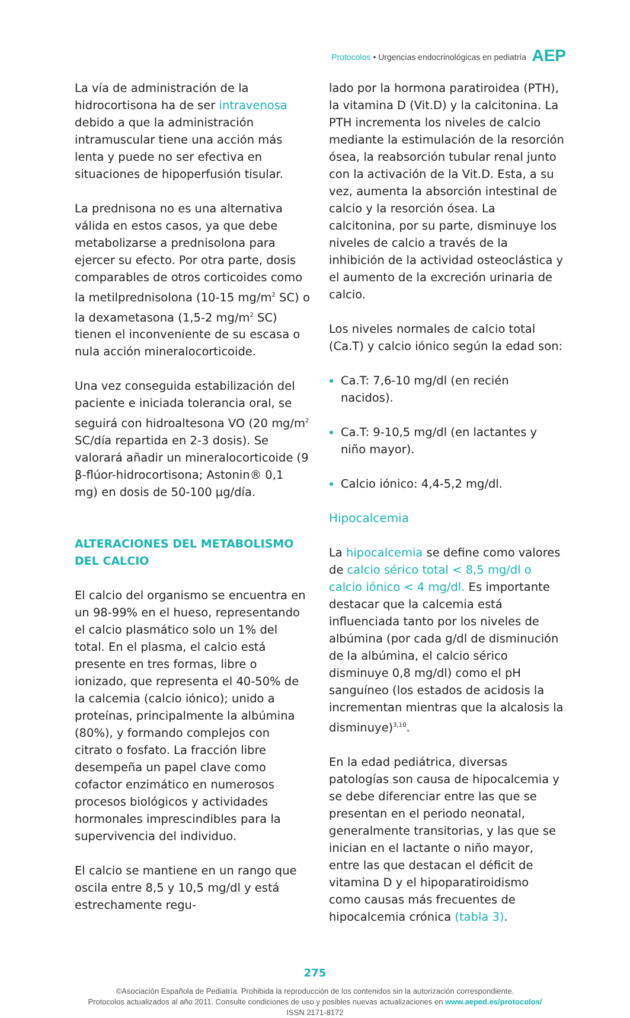Protocolos • Urgencias endocrinológicas en pediatría AEP
La vía de administración de la hidrocortisona ha de ser intravenosa debido a que la administración intramuscular tiene una acción más lenta y puede no ser efectiva en situaciones de hipoperfusión tisular.
La prednisona no es una alternativa válida en estos casos, ya que debe metabolizarse a prednisolona para ejercer su efecto. Por otra parte, dosis comparables de otros corticoides como la metilprednisolona (10-15 mg/m<sup>2</sup> SC) o la dexametasona (1,5-2 mg/m<sup>2</sup> SC) tienen el inconveniente de su escasa o nula acción mineralocorticoide.
Una vez conseguida estabilización del paciente e iniciada tolerancia oral, se seguirá con hidroaltesona VO (20 mg/m<sup>2</sup> SC/día repartida en 2-3 dosis). Se valorará añadir un mineralocorticoide (9 β-flúor-hidrocortisona; Astonin® 0,1 mg) en dosis de 50-100 µg/día.
ALTERACIONES DEL METABOLISMO
DEL CALCIO
El calcio del organismo se encuentra en un 98-99% en el hueso, representando el calcio plasmático solo un 1% del total. En el plasma, el calcio está presente en tres formas, libre o ionizado, que representa el 40-50% de la calcemia (calcio iónico); unido a proteínas, principalmente la albúmina (80%), y formando complejos con citrato o fosfato. La fracción libre desempeña un papel clave como cofactor enzimático en numerosos procesos biológicos y actividades hormonales imprescindibles para la supervivencia del individuo.
El calcio se mantiene en un rango que oscila entre 8,5 y 10,5 mg/dl y está estrechamente regu-
lado por la hormona paratiroidea (PTH), la vitamina D (Vit.D) y la calcitonina. La PTH incrementa los niveles de calcio mediante la estimulación de la resorción ósea, la reabsorción tubular renal junto con la activación de la Vit.D. Esta, a su vez, aumenta la absorción intestinal de calcio y la resorción ósea. La calcitonina, por su parte, disminuye los niveles de calcio a través de la inhibición de la actividad osteoclástica y el aumento de la excreción urinaria de calcio.
Los niveles normales de calcio total (Ca.T) y calcio iónico según la edad son:
Ca.T: 7,6-10 mg/dl (en recién nacidos).
Ca.T: 9-10,5 mg/dl (en lactantes y niño mayor).
Calcio iónico: 4,4-5,2 mg/dl.
Hipocalcemia
La hipocalcemia se define como valores de calcio sérico total < 8,5 mg/dl o calcio iónico < 4 mg/dl. Es importante destacar que la calcemia está influenciada tanto por los niveles de albúmina (por cada g/dl de disminución de la albúmina, el calcio sérico disminuye 0,8 mg/dl) como el pH sanguíneo (los estados de acidosis la incrementan mientras que la alcalosis la disminuye)<sup>3,10</sup>.
En la edad pediátrica, diversas patologías son causa de hipocalcemia y se debe diferenciar entre las que se presentan en el periodo neonatal, generalmente transitorias, y las que se inician en el lactante o niño mayor, entre las que destacan el déficit de vitamina D y el hipoparatiroidismo como causas más frecuentes de hipocalcemia crónica (tabla 3).
275
©Asociación Española de Pediatría. Prohibida la reproducción de los contenidos sin la autorización correspondiente.
Protocolos actualizados al año 2011. Consulte condiciones de uso y posibles nuevas actualizaciones en www.aeped.es/protocolos/
ISSN 2171-8172